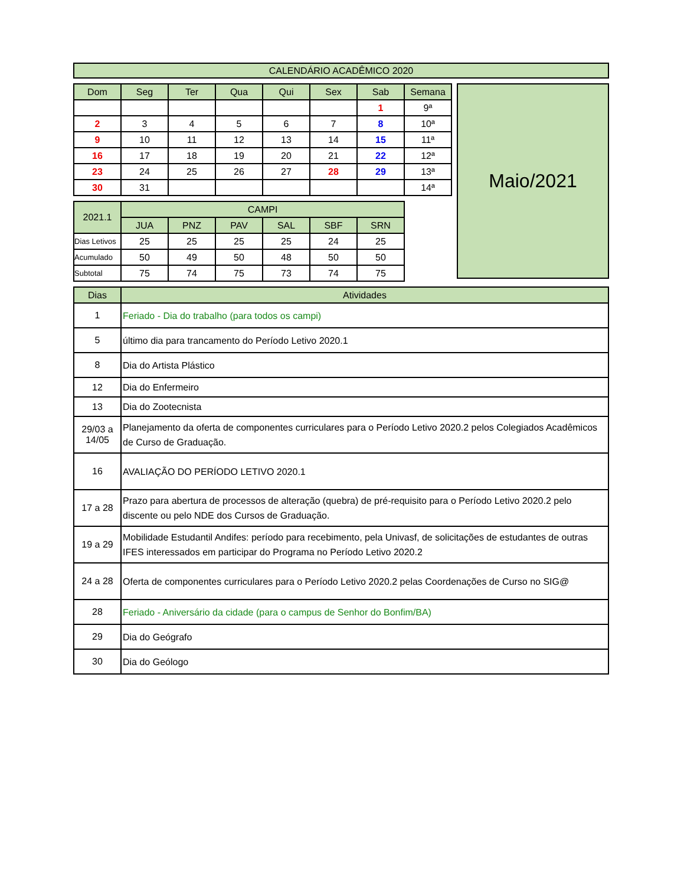| CALENDÁRIO ACADÊMICO 2020 |
| Dom | Seg | Ter | Qua | Qui | Sex | Sab | Semana |
| --- | --- | --- | --- | --- | --- | --- | --- |
| | | | | | | 1 | 9ª |
| 2 | 3 | 4 | 5 | 6 | 7 | 8 | 10ª |
| 9 | 10 | 11 | 12 | 13 | 14 | 15 | 11ª |
| 16 | 17 | 18 | 19 | 20 | 21 | 22 | 12ª |
| 23 | 24 | 25 | 26 | 27 | 28 | 29 | 13ª |
| 30 | 31 | | | | | | 14ª |
| 2021.1 | CAMPI | | | | | |
| | JUA | PNZ | PAV | SAL | SBF | SRN |
| Dias Letivos | 25 | 25 | 25 | 25 | 24 | 25 |
| Acumulado | 50 | 49 | 50 | 48 | 50 | 50 |
| Subtotal | 75 | 74 | 75 | 73 | 74 | 75 |
Maio/2021
| Dias | Atividades |
| 1 | Feriado - Dia do trabalho (para todos os campi) |
| 5 | último dia para trancamento do Período Letivo 2020.1 |
| 8 | Dia do Artista Plástico |
| 12 | Dia do Enfermeiro |
| 13 | Dia do Zootecnista |
| 29/03 a 14/05 | Planejamento da oferta de componentes curriculares para o Período Letivo 2020.2 pelos Colegiados Acadêmicos de Curso de Graduação. |
| 16 | AVALIAÇÃO DO PERÍODO LETIVO 2020.1 |
| 17 a 28 | Prazo para abertura de processos de alteração (quebra) de pré-requisito para o Período Letivo 2020.2 pelo discente ou pelo NDE dos Cursos de Graduação. |
| 19 a 29 | Mobilidade Estudantil Andifes: período para recebimento, pela Univasf, de solicitações de estudantes de outras IFES interessados em participar do Programa no Período Letivo 2020.2 |
| 24 a 28 | Oferta de componentes curriculares para o Período Letivo 2020.2 pelas Coordenações de Curso no SIG@ |
| 28 | Feriado - Aniversário da cidade (para o campus de Senhor do Bonfim/BA) |
| 29 | Dia do Geógrafo |
| 30 | Dia do Geólogo |